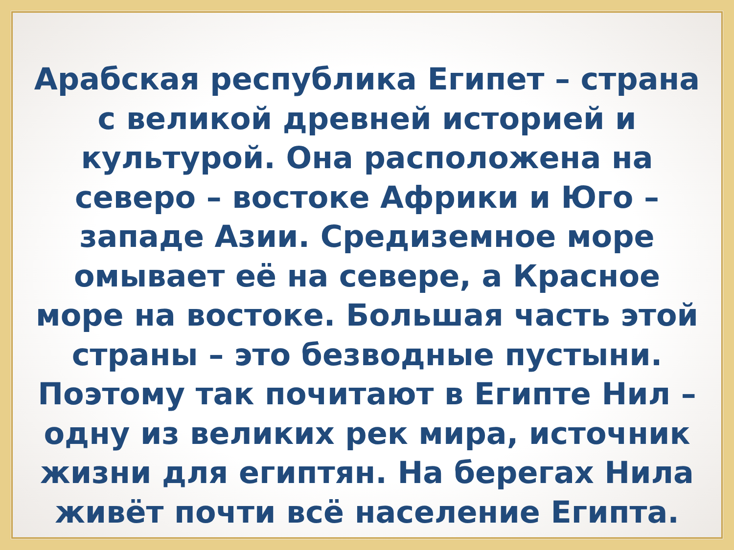Арабская республика Египет – страна с великой древней историей и культурой. Она расположена на северо – востоке Африки и Юго – западе Азии. Средиземное море омывает её на севере, а Красное море на востоке. Большая часть этой страны – это безводные пустыни. Поэтому так почитают в Египте Нил – одну из великих рек мира, источник жизни для египтян. На берегах Нила живёт почти всё население Египта.